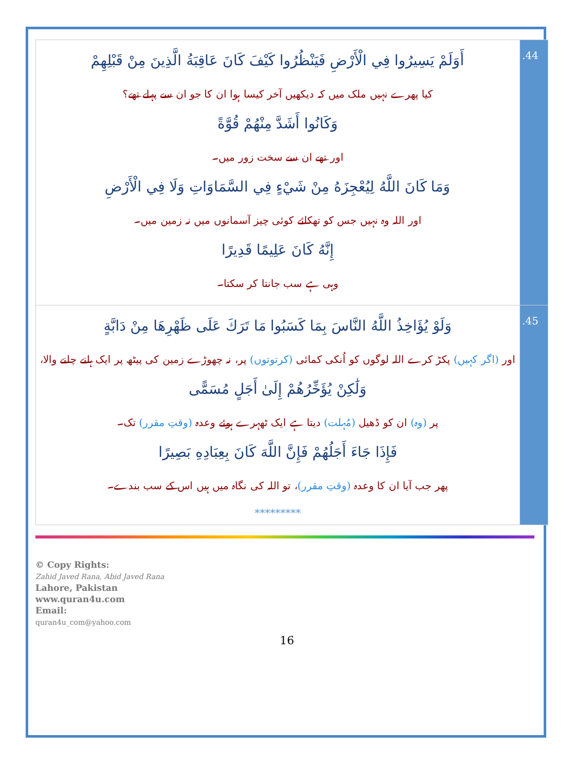| أَوَلَمْ يَسِيرُوا فِي الْأَرْضِ فَيَنْظُرُوا كَيْفَ كَانَ عَاقِبَةُ الَّذِينَ مِنْ قَبْلِهِمْ کیا پھرے نہیں ملک میں کہ دیکھیں آخر کیسا ہوا ان کا جو ان سے پہلے تھے؟ وَكَانُوا أَشَدَّ مِنْهُمْ قُوَّةً اور تھے ان سے سخت زور میں۔ وَمَا كَانَ اللَّهُ لِيُعْجِزَهُ مِنْ شَيْءٍ فِي السَّمَاوَاتِ وَلَا فِي الْأَرْضِ اور اللہ وہ نہیں جس کو تھکائے کوئی چیز آسمانوں میں نہ زمین میں۔ إِنَّهُ كَانَ عَلِيمًا قَدِيرًا وہی ہے سب جانتا کر سکتا۔ | .44 |
| وَلَوْ يُؤَاخِذُ اللَّهُ النَّاسَ بِمَا كَسَبُوا مَا تَرَكَ عَلَى ظَهْرِهَا مِنْ دَابَّةٍ اور (اگر کہیں) پکڑ کرے اللہ لوگوں کو اُنکی کمائی (کرتوتوں) پر، نہ چھوڑے زمین کی پیٹھ پر ایک ہلنے چلنے والا، وَلَٰكِنْ يُؤَخِّرُهُمْ إِلَىٰ أَجَلٍ مُسَمًّى پر (وہ) ان کو ڈھیل (مُہلت) دیتا ہے ایک ٹھہرے ہوئے وعدہ (وقتِ مقرر) تک۔ فَإِذَا جَاءَ أَجَلُهُمْ فَإِنَّ اللَّهَ كَانَ بِعِبَادِهِ بَصِيرًا پھر جب آیا ان کا وعدہ (وقتِ مقرر) ، تو اللہ کی نگاہ میں ہیں اس کے سب بندے۔ ********* | .45 |
© Copy Rights:
Zahid Javed Rana, Abid Javed Rana
Lahore, Pakistan
www.quran4u.com
Email:
quran4u_com@yahoo.com
16